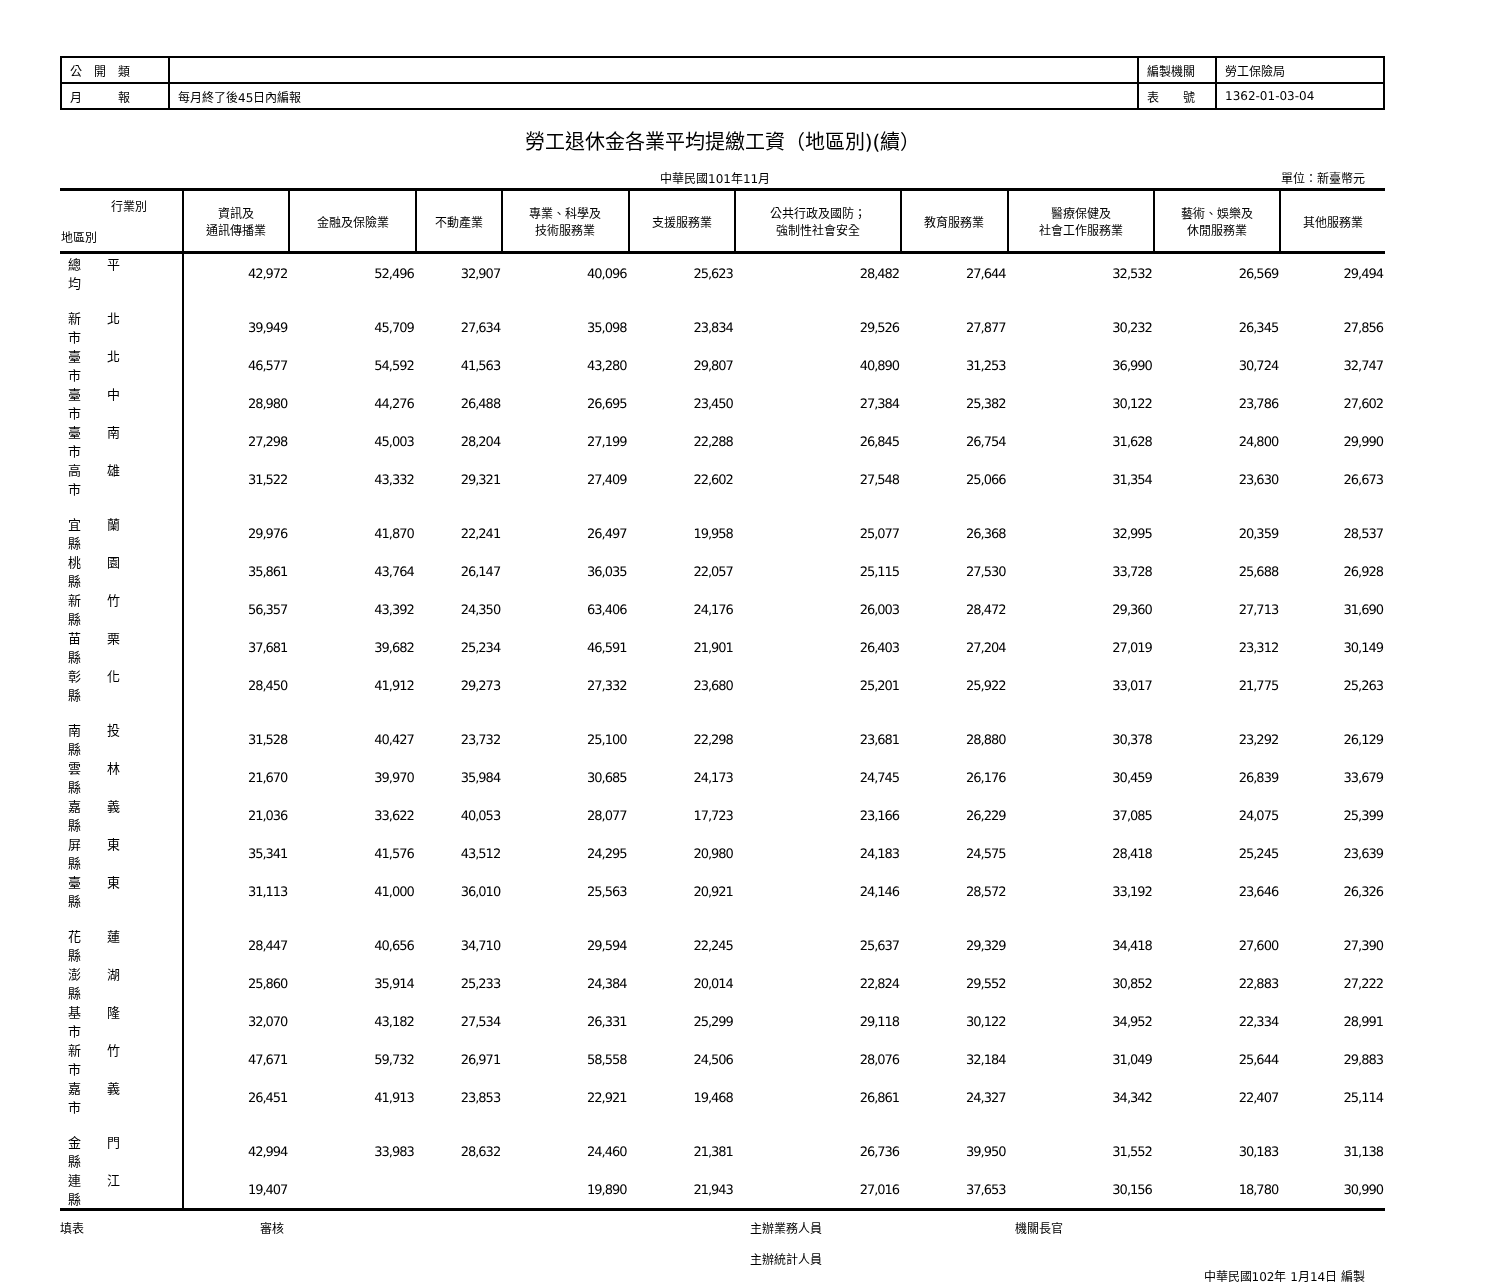| 公 開 類 | | 編製機關 | 勞工保險局 |
| 月 報 | 每月終了後45日內編報 | 表 號 | 1362-01-03-04 |
勞工退休金各業平均提繳工資（地區別)(續）
中華民國101年11月 單位：新臺幣元
| 行業別 地區別 | 資訊及 通訊傳播業 | 金融及保險業 | 不動產業 | 專業、科學及 技術服務業 | 支援服務業 | 公共行政及國防； 強制性社會安全 | 教育服務業 | 醫療保健及 社會工作服務業 | 藝術、娛樂及 休閒服務業 | 其他服務業 |
| --- | --- | --- | --- | --- | --- | --- | --- | --- | --- | --- |
| 總平均 | 42,972 | 52,496 | 32,907 | 40,096 | 25,623 | 28,482 | 27,644 | 32,532 | 26,569 | 29,494 |
| 新北市 | 39,949 | 45,709 | 27,634 | 35,098 | 23,834 | 29,526 | 27,877 | 30,232 | 26,345 | 27,856 |
| 臺北市 | 46,577 | 54,592 | 41,563 | 43,280 | 29,807 | 40,890 | 31,253 | 36,990 | 30,724 | 32,747 |
| 臺中市 | 28,980 | 44,276 | 26,488 | 26,695 | 23,450 | 27,384 | 25,382 | 30,122 | 23,786 | 27,602 |
| 臺南市 | 27,298 | 45,003 | 28,204 | 27,199 | 22,288 | 26,845 | 26,754 | 31,628 | 24,800 | 29,990 |
| 高雄市 | 31,522 | 43,332 | 29,321 | 27,409 | 22,602 | 27,548 | 25,066 | 31,354 | 23,630 | 26,673 |
| 宜蘭縣 | 29,976 | 41,870 | 22,241 | 26,497 | 19,958 | 25,077 | 26,368 | 32,995 | 20,359 | 28,537 |
| 桃園縣 | 35,861 | 43,764 | 26,147 | 36,035 | 22,057 | 25,115 | 27,530 | 33,728 | 25,688 | 26,928 |
| 新竹縣 | 56,357 | 43,392 | 24,350 | 63,406 | 24,176 | 26,003 | 28,472 | 29,360 | 27,713 | 31,690 |
| 苗栗縣 | 37,681 | 39,682 | 25,234 | 46,591 | 21,901 | 26,403 | 27,204 | 27,019 | 23,312 | 30,149 |
| 彰化縣 | 28,450 | 41,912 | 29,273 | 27,332 | 23,680 | 25,201 | 25,922 | 33,017 | 21,775 | 25,263 |
| 南投縣 | 31,528 | 40,427 | 23,732 | 25,100 | 22,298 | 23,681 | 28,880 | 30,378 | 23,292 | 26,129 |
| 雲林縣 | 21,670 | 39,970 | 35,984 | 30,685 | 24,173 | 24,745 | 26,176 | 30,459 | 26,839 | 33,679 |
| 嘉義縣 | 21,036 | 33,622 | 40,053 | 28,077 | 17,723 | 23,166 | 26,229 | 37,085 | 24,075 | 25,399 |
| 屏東縣 | 35,341 | 41,576 | 43,512 | 24,295 | 20,980 | 24,183 | 24,575 | 28,418 | 25,245 | 23,639 |
| 臺東縣 | 31,113 | 41,000 | 36,010 | 25,563 | 20,921 | 24,146 | 28,572 | 33,192 | 23,646 | 26,326 |
| 花蓮縣 | 28,447 | 40,656 | 34,710 | 29,594 | 22,245 | 25,637 | 29,329 | 34,418 | 27,600 | 27,390 |
| 澎湖縣 | 25,860 | 35,914 | 25,233 | 24,384 | 20,014 | 22,824 | 29,552 | 30,852 | 22,883 | 27,222 |
| 基隆市 | 32,070 | 43,182 | 27,534 | 26,331 | 25,299 | 29,118 | 30,122 | 34,952 | 22,334 | 28,991 |
| 新竹市 | 47,671 | 59,732 | 26,971 | 58,558 | 24,506 | 28,076 | 32,184 | 31,049 | 25,644 | 29,883 |
| 嘉義市 | 26,451 | 41,913 | 23,853 | 22,921 | 19,468 | 26,861 | 24,327 | 34,342 | 22,407 | 25,114 |
| 金門縣 | 42,994 | 33,983 | 28,632 | 24,460 | 21,381 | 26,736 | 39,950 | 31,552 | 30,183 | 31,138 |
| 連江縣 | 19,407 | | | 19,890 | 21,943 | 27,016 | 37,653 | 30,156 | 18,780 | 30,990 |
填表 審核 主辦業務人員
主辦統計人員 機關長官
中華民國102年 1月14日 編製